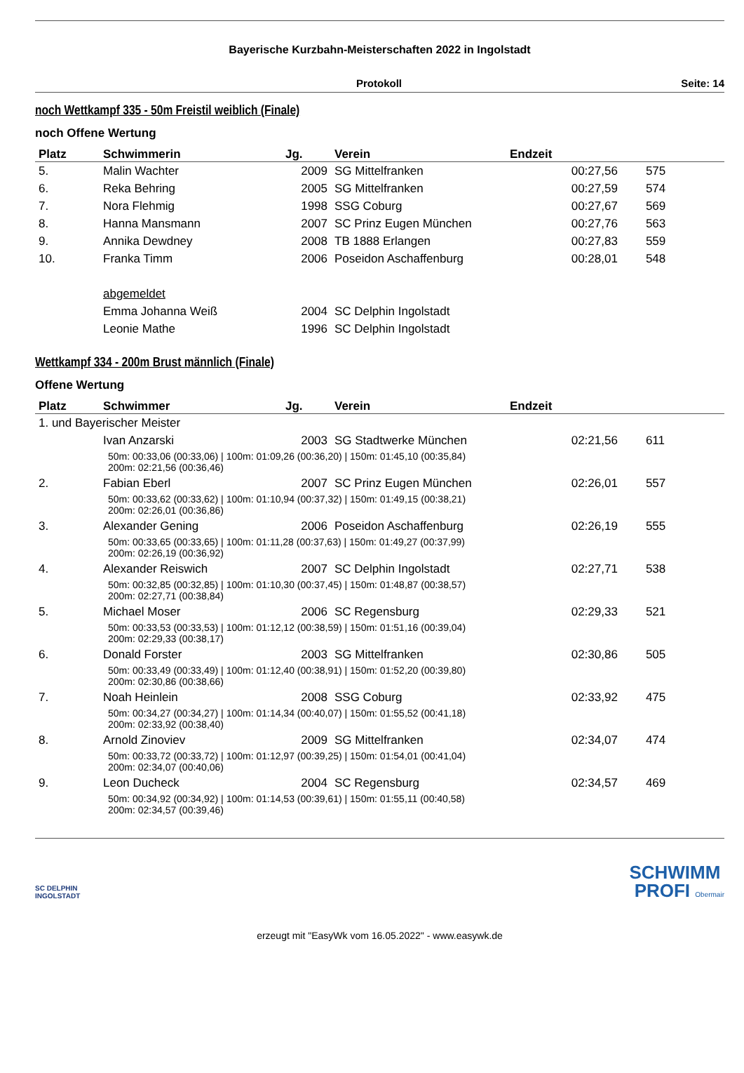Bayerische Kurzbahn-Meisterschaften 2022 in Ingolstadt
Protokoll Seite: 14
noch Wettkampf 335 - 50m Freistil weiblich (Finale)
noch Offene Wertung
| Platz | Schwimmerin | Jg. | Verein | Endzeit | |
| --- | --- | --- | --- | --- | --- |
| 5. | Malin Wachter | 2009 | SG Mittelfranken | 00:27,56 | 575 |
| 6. | Reka Behring | 2005 | SG Mittelfranken | 00:27,59 | 574 |
| 7. | Nora Flehmig | 1998 | SSG Coburg | 00:27,67 | 569 |
| 8. | Hanna Mansmann | 2007 | SC Prinz Eugen München | 00:27,76 | 563 |
| 9. | Annika Dewdney | 2008 | TB 1888 Erlangen | 00:27,83 | 559 |
| 10. | Franka Timm | 2006 | Poseidon Aschaffenburg | 00:28,01 | 548 |
| | abgemeldet | | | | |
| | Emma Johanna Weiß | 2004 | SC Delphin Ingolstadt | | |
| | Leonie Mathe | 1996 | SC Delphin Ingolstadt | | |
Wettkampf 334 - 200m Brust männlich (Finale)
Offene Wertung
| Platz | Schwimmer | Jg. | Verein | Endzeit | |
| --- | --- | --- | --- | --- | --- |
| 1. und Bayerischer Meister | | | | | |
| | Ivan Anzarski | 2003 | SG Stadtwerke München | 02:21,56 | 611 |
| | 50m: 00:33,06 (00:33,06) / 100m: 01:09,26 (00:36,20) / 150m: 01:45,10 (00:35,84) 200m: 02:21,56 (00:36,46) | | | | |
| 2. | Fabian Eberl | 2007 | SC Prinz Eugen München | 02:26,01 | 557 |
| | 50m: 00:33,62 (00:33,62) / 100m: 01:10,94 (00:37,32) / 150m: 01:49,15 (00:38,21) 200m: 02:26,01 (00:36,86) | | | | |
| 3. | Alexander Gening | 2006 | Poseidon Aschaffenburg | 02:26,19 | 555 |
| | 50m: 00:33,65 (00:33,65) / 100m: 01:11,28 (00:37,63) / 150m: 01:49,27 (00:37,99) 200m: 02:26,19 (00:36,92) | | | | |
| 4. | Alexander Reiswich | 2007 | SC Delphin Ingolstadt | 02:27,71 | 538 |
| | 50m: 00:32,85 (00:32,85) / 100m: 01:10,30 (00:37,45) / 150m: 01:48,87 (00:38,57) 200m: 02:27,71 (00:38,84) | | | | |
| 5. | Michael Moser | 2006 | SC Regensburg | 02:29,33 | 521 |
| | 50m: 00:33,53 (00:33,53) / 100m: 01:12,12 (00:38,59) / 150m: 01:51,16 (00:39,04) 200m: 02:29,33 (00:38,17) | | | | |
| 6. | Donald Forster | 2003 | SG Mittelfranken | 02:30,86 | 505 |
| | 50m: 00:33,49 (00:33,49) / 100m: 01:12,40 (00:38,91) / 150m: 01:52,20 (00:39,80) 200m: 02:30,86 (00:38,66) | | | | |
| 7. | Noah Heinlein | 2008 | SSG Coburg | 02:33,92 | 475 |
| | 50m: 00:34,27 (00:34,27) / 100m: 01:14,34 (00:40,07) / 150m: 01:55,52 (00:41,18) 200m: 02:33,92 (00:38,40) | | | | |
| 8. | Arnold Zinoviev | 2009 | SG Mittelfranken | 02:34,07 | 474 |
| | 50m: 00:33,72 (00:33,72) / 100m: 01:12,97 (00:39,25) / 150m: 01:54,01 (00:41,04) 200m: 02:34,07 (00:40,06) | | | | |
| 9. | Leon Ducheck | 2004 | SC Regensburg | 02:34,57 | 469 |
| | 50m: 00:34,92 (00:34,92) / 100m: 01:14,53 (00:39,61) / 150m: 01:55,11 (00:40,58) 200m: 02:34,57 (00:39,46) | | | | |
SC DELPHIN
INGOLSTADT
SCHWIMM
PROFI Obermair
erzeugt mit "EasyWk vom 16.05.2022" - www.easywk.de